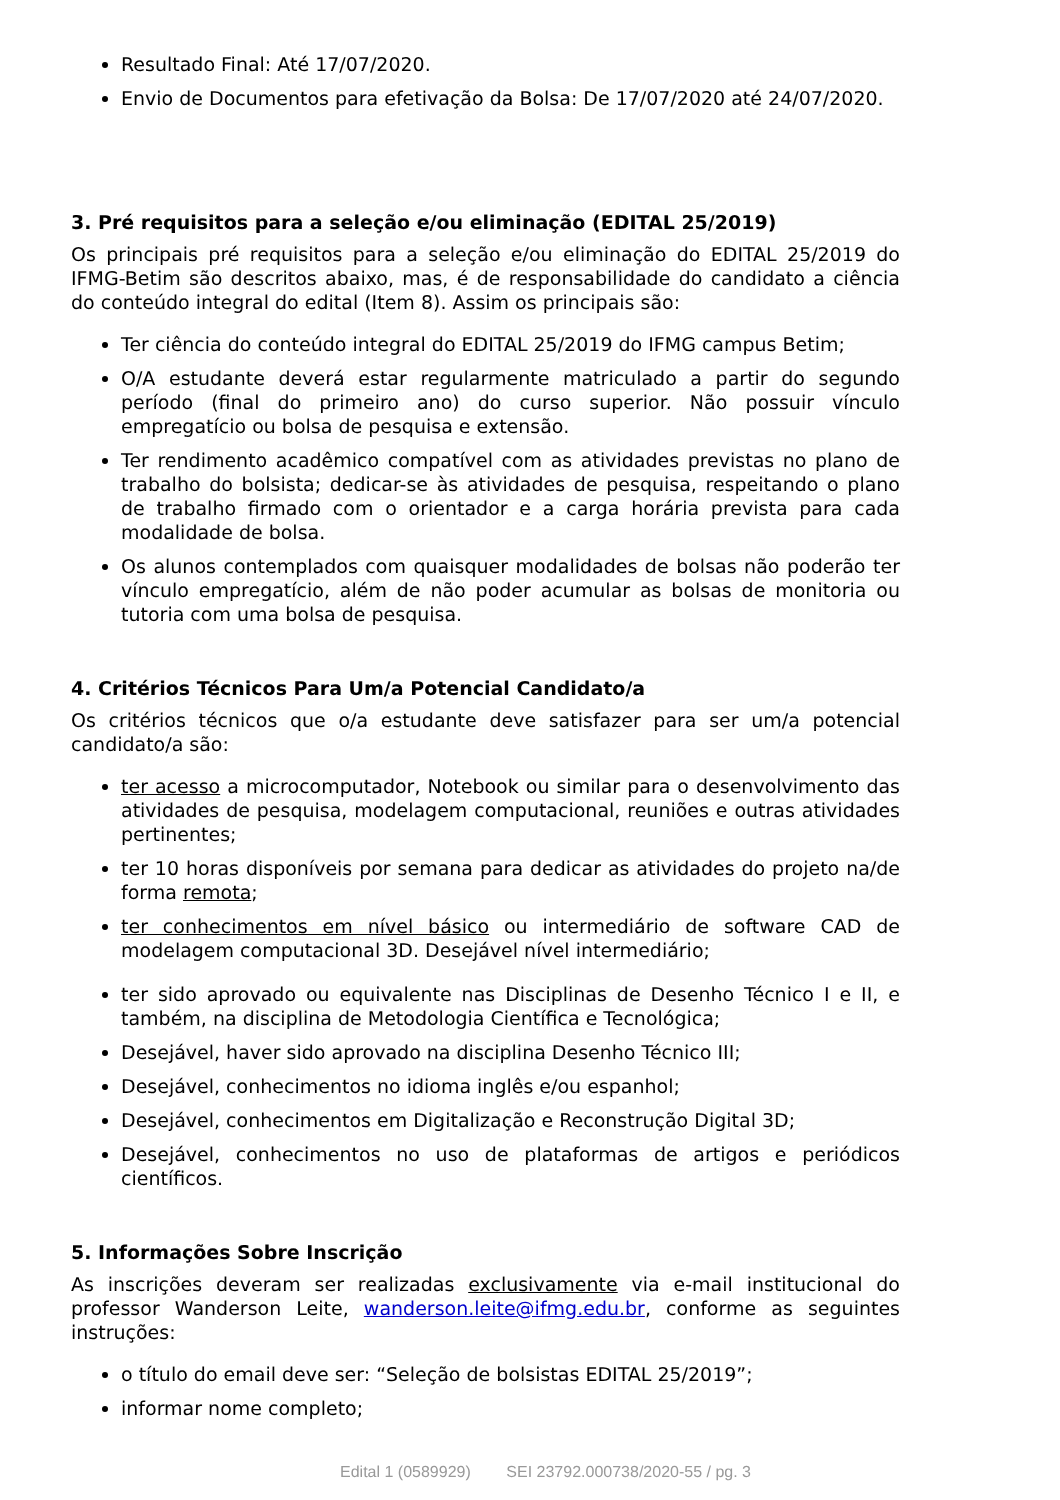Resultado Final: Até 17/07/2020.
Envio de Documentos para efetivação da Bolsa: De 17/07/2020 até 24/07/2020.
3. Pré requisitos para a seleção e/ou eliminação (EDITAL 25/2019)
Os principais pré requisitos para a seleção e/ou eliminação do EDITAL 25/2019 do IFMG-Betim são descritos abaixo, mas, é de responsabilidade do candidato a ciência do conteúdo integral do edital (Item 8). Assim os principais são:
Ter ciência do conteúdo integral do EDITAL 25/2019 do IFMG campus Betim;
O/A estudante deverá estar regularmente matriculado a partir do segundo período (final do primeiro ano) do curso superior. Não possuir vínculo empregatício ou bolsa de pesquisa e extensão.
Ter rendimento acadêmico compatível com as atividades previstas no plano de trabalho do bolsista; dedicar-se às atividades de pesquisa, respeitando o plano de trabalho firmado com o orientador e a carga horária prevista para cada modalidade de bolsa.
Os alunos contemplados com quaisquer modalidades de bolsas não poderão ter vínculo empregatício, além de não poder acumular as bolsas de monitoria ou tutoria com uma bolsa de pesquisa.
4. Critérios Técnicos Para Um/a Potencial Candidato/a
Os critérios técnicos que o/a estudante deve satisfazer para ser um/a potencial candidato/a são:
ter acesso a microcomputador, Notebook ou similar para o desenvolvimento das atividades de pesquisa, modelagem computacional, reuniões e outras atividades pertinentes;
ter 10 horas disponíveis por semana para dedicar as atividades do projeto na/de forma remota;
ter conhecimentos em nível básico ou intermediário de software CAD de modelagem computacional 3D. Desejável nível intermediário;
ter sido aprovado ou equivalente nas Disciplinas de Desenho Técnico I e II, e também, na disciplina de Metodologia Científica e Tecnológica;
Desejável, haver sido aprovado na disciplina Desenho Técnico III;
Desejável, conhecimentos no idioma inglês e/ou espanhol;
Desejável, conhecimentos em Digitalização e Reconstrução Digital 3D;
Desejável, conhecimentos no uso de plataformas de artigos e periódicos científicos.
5. Informações Sobre Inscrição
As inscrições deveram ser realizadas exclusivamente via e-mail institucional do professor Wanderson Leite, wanderson.leite@ifmg.edu.br, conforme as seguintes instruções:
o título do email deve ser: “Seleção de bolsistas EDITAL 25/2019”;
informar nome completo;
Edital 1 (0589929) SEI 23792.000738/2020-55 / pg. 3